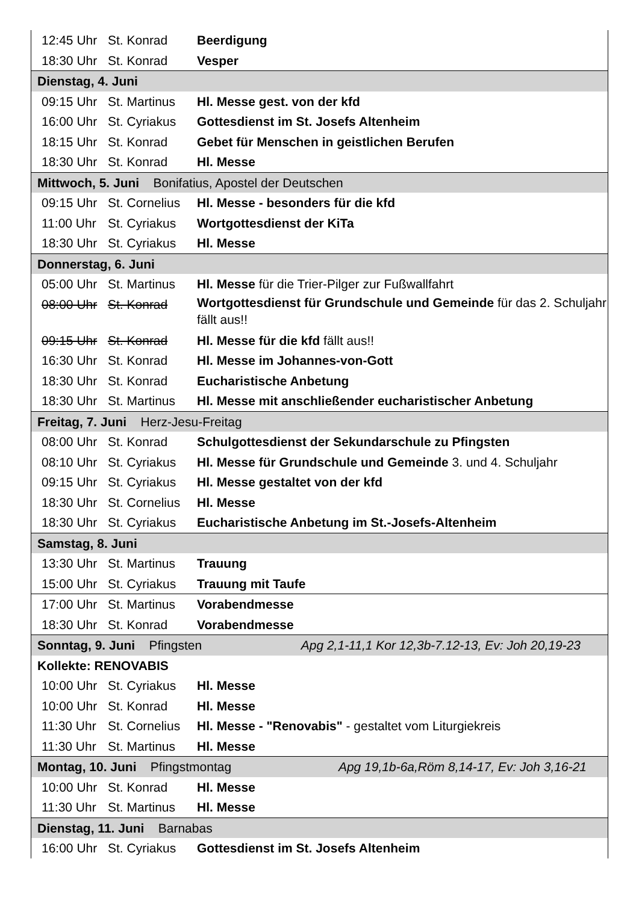| 12:45 Uhr | St. Konrad | Beerdigung |
| 18:30 Uhr | St. Konrad | Vesper |
| Dienstag, 4. Juni | | |
| 09:15 Uhr | St. Martinus | Hl. Messe gest. von der kfd |
| 16:00 Uhr | St. Cyriakus | Gottesdienst im St. Josefs Altenheim |
| 18:15 Uhr | St. Konrad | Gebet für Menschen in geistlichen Berufen |
| 18:30 Uhr | St. Konrad | Hl. Messe |
| Mittwoch, 5. Juni Bonifatius, Apostel der Deutschen | | |
| 09:15 Uhr | St. Cornelius | Hl. Messe - besonders für die kfd |
| 11:00 Uhr | St. Cyriakus | Wortgottesdienst der KiTa |
| 18:30 Uhr | St. Cyriakus | Hl. Messe |
| Donnerstag, 6. Juni | | |
| 05:00 Uhr | St. Martinus | Hl. Messe für die Trier-Pilger zur Fußwallfahrt |
| 08:00 Uhr | St. Konrad | Wortgottesdienst für Grundschule und Gemeinde für das 2. Schuljahr fällt aus!! |
| 09:15 Uhr | St. Konrad | Hl. Messe für die kfd fällt aus!! |
| 16:30 Uhr | St. Konrad | Hl. Messe im Johannes-von-Gott |
| 18:30 Uhr | St. Konrad | Eucharistische Anbetung |
| 18:30 Uhr | St. Martinus | Hl. Messe mit anschließender eucharistischer Anbetung |
| Freitag, 7. Juni Herz-Jesu-Freitag | | |
| 08:00 Uhr | St. Konrad | Schulgottesdienst der Sekundarschule zu Pfingsten |
| 08:10 Uhr | St. Cyriakus | Hl. Messe für Grundschule und Gemeinde 3. und 4. Schuljahr |
| 09:15 Uhr | St. Cyriakus | Hl. Messe gestaltet von der kfd |
| 18:30 Uhr | St. Cornelius | Hl. Messe |
| 18:30 Uhr | St. Cyriakus | Eucharistische Anbetung im St.-Josefs-Altenheim |
| Samstag, 8. Juni | | |
| 13:30 Uhr | St. Martinus | Trauung |
| 15:00 Uhr | St. Cyriakus | Trauung mit Taufe |
| 17:00 Uhr | St. Martinus | Vorabendmesse |
| 18:30 Uhr | St. Konrad | Vorabendmesse |
| Sonntag, 9. Juni Pfingsten Apg 2,1-11,1 Kor 12,3b-7.12-13, Ev: Joh 20,19-23 | | |
| Kollekte: RENOVABIS | | |
| 10:00 Uhr | St. Cyriakus | Hl. Messe |
| 10:00 Uhr | St. Konrad | Hl. Messe |
| 11:30 Uhr | St. Cornelius | Hl. Messe - "Renovabis" - gestaltet vom Liturgiekreis |
| 11:30 Uhr | St. Martinus | Hl. Messe |
| Montag, 10. Juni Pfingstmontag Apg 19,1b-6a,Röm 8,14-17, Ev: Joh 3,16-21 | | |
| 10:00 Uhr | St. Konrad | Hl. Messe |
| 11:30 Uhr | St. Martinus | Hl. Messe |
| Dienstag, 11. Juni Barnabas | | |
| 16:00 Uhr | St. Cyriakus | Gottesdienst im St. Josefs Altenheim |